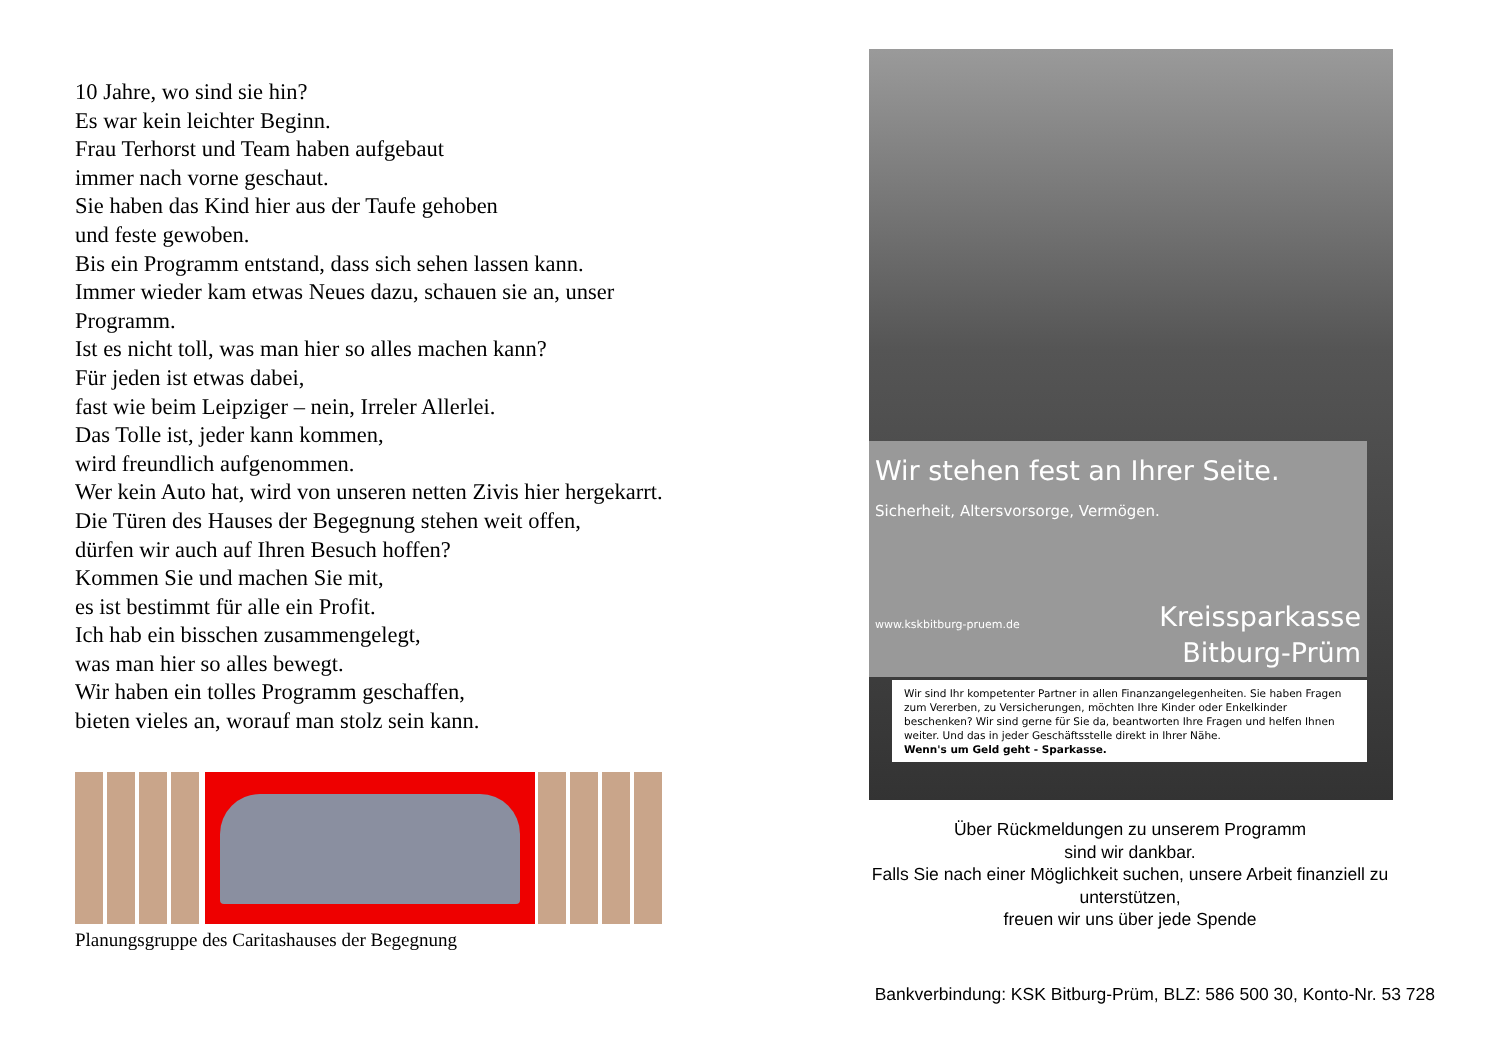10 Jahre, wo sind sie hin?
Es war kein leichter Beginn.
Frau Terhorst und Team haben aufgebaut
immer nach vorne geschaut.
Sie haben das Kind hier aus der Taufe gehoben
und feste gewoben.
Bis ein Programm entstand, dass sich sehen lassen kann.
Immer wieder kam etwas Neues dazu, schauen sie an, unser Programm.
Ist es nicht toll, was man hier so alles machen kann?
Für jeden ist etwas dabei,
fast wie beim Leipziger – nein, Irreler Allerlei.
Das Tolle ist, jeder kann kommen,
wird freundlich aufgenommen.
Wer kein Auto hat, wird von unseren netten Zivis hier hergekarrt.
Die Türen des Hauses der Begegnung stehen weit offen,
dürfen wir auch auf Ihren Besuch hoffen?
Kommen Sie und machen Sie mit,
es ist bestimmt für alle ein Profit.
Ich hab ein bisschen zusammengelegt,
was man hier so alles bewegt.
Wir haben ein tolles Programm geschaffen,
bieten vieles an, worauf man stolz sein kann.
Planungsgruppe des Caritashauses der Begegnung
Wir stehen fest an Ihrer Seite.
Sicherheit, Altersvorsorge, Vermögen.
www.kskbitburg-pruem.de
Kreissparkasse
Bitburg-Prüm
Wir sind Ihr kompetenter Partner in allen Finanzangelegenheiten. Sie haben Fragen zum Vererben, zu Versicherungen, möchten Ihre Kinder oder Enkelkinder beschenken? Wir sind gerne für Sie da, beantworten Ihre Fragen und helfen Ihnen weiter. Und das in jeder Geschäftsstelle direkt in Ihrer Nähe.
Wenn's um Geld geht - Sparkasse.
Über Rückmeldungen zu unserem Programm
sind wir dankbar.
Falls Sie nach einer Möglichkeit suchen, unsere Arbeit finanziell zu unterstützen,
freuen wir uns über jede Spende
Bankverbindung: KSK Bitburg-Prüm, BLZ: 586 500 30, Konto-Nr. 53 728